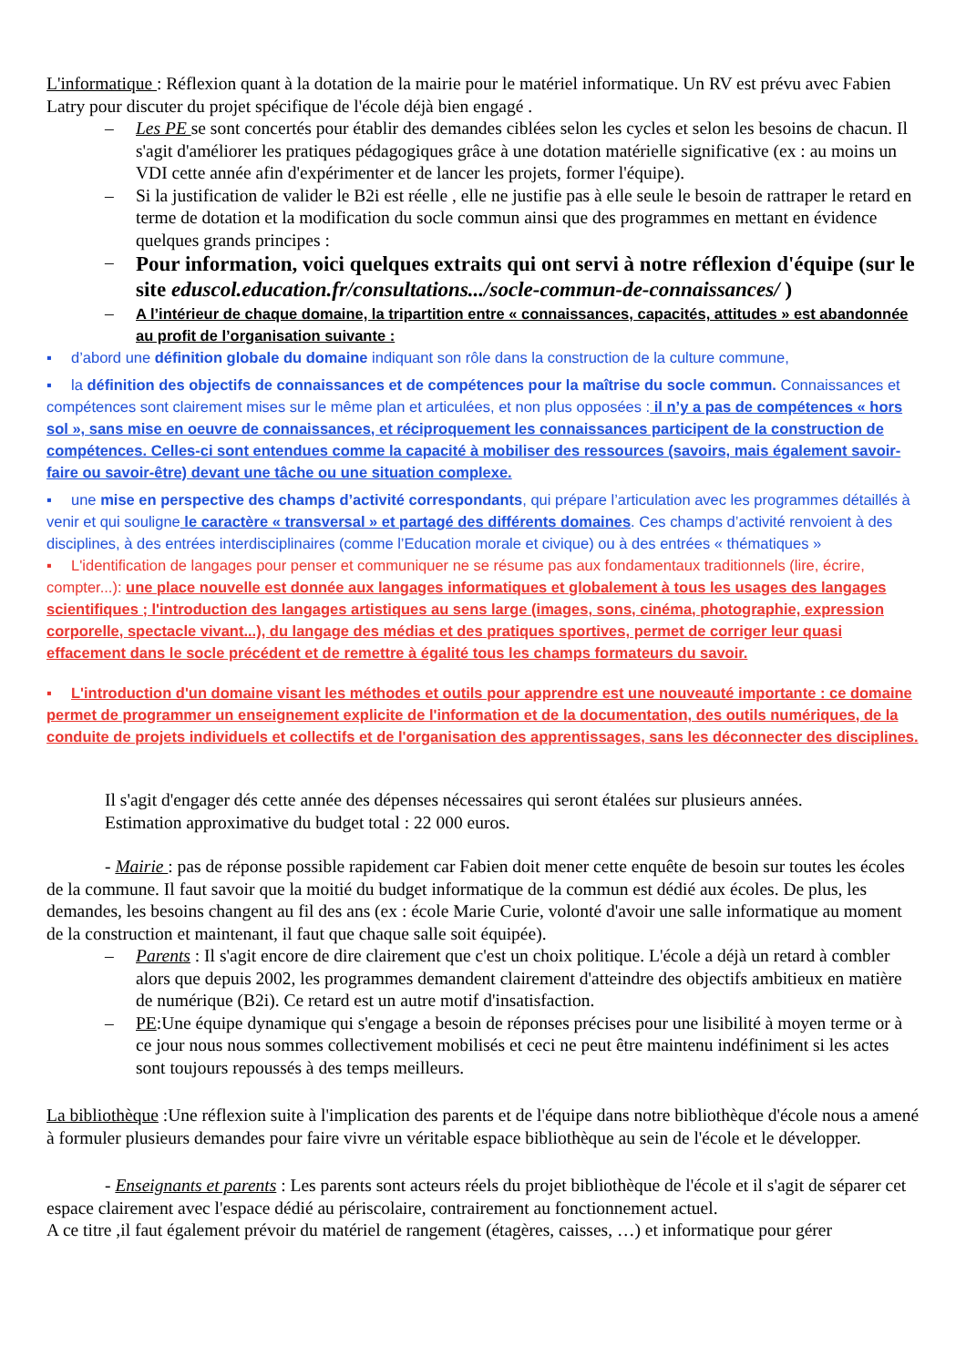L'informatique : Réflexion quant à la dotation de la mairie pour le matériel informatique. Un RV est prévu avec Fabien Latry pour discuter du projet spécifique de l'école déjà bien engagé .
– Les PE se sont concertés pour établir des demandes ciblées selon les cycles et selon les besoins de chacun. Il s'agit d'améliorer les pratiques pédagogiques grâce à une dotation matérielle significative (ex : au moins un VDI cette année afin d'expérimenter et de lancer les projets, former l'équipe).
– Si la justification de valider le B2i est réelle , elle ne justifie pas à elle seule le besoin de rattraper le retard en terme de dotation et la modification du socle commun ainsi que des programmes en mettant en évidence quelques grands principes :
–
Pour information, voici quelques extraits qui ont servi à notre réflexion d'équipe (sur le site eduscol.education.fr/consultations.../socle-commun-de-connaissances/ )
–
A l’intérieur de chaque domaine, la tripartition entre « connaissances, capacités, attitudes » est abandonnée au profit de l’organisation suivante :
▪ d’abord une définition globale du domaine indiquant son rôle dans la construction de la culture commune,
▪ la définition des objectifs de connaissances et de compétences pour la maîtrise du socle commun. Connaissances et compétences sont clairement mises sur le même plan et articulées, et non plus opposées : il n’y a pas de compétences « hors sol », sans mise en oeuvre de connaissances, et réciproquement les connaissances participent de la construction de compétences. Celles-ci sont entendues comme la capacité à mobiliser des ressources (savoirs, mais également savoir-faire ou savoir-être) devant une tâche ou une situation complexe.
▪ une mise en perspective des champs d’activité correspondants, qui prépare l’articulation avec les programmes détaillés à venir et qui souligne le caractère « transversal » et partagé des différents domaines. Ces champs d’activité renvoient à des disciplines, à des entrées interdisciplinaires (comme l’Education morale et civique) ou à des entrées « thématiques »
▪ L'identification de langages pour penser et communiquer ne se résume pas aux fondamentaux traditionnels (lire, écrire, compter...): une place nouvelle est donnée aux langages informatiques et globalement à tous les usages des langages scientifiques ; l'introduction des langages artistiques au sens large (images, sons, cinéma, photographie, expression corporelle, spectacle vivant...), du langage des médias et des pratiques sportives, permet de corriger leur quasi effacement dans le socle précédent et de remettre à égalité tous les champs formateurs du savoir.
▪ L'introduction d'un domaine visant les méthodes et outils pour apprendre est une nouveauté importante : ce domaine permet de programmer un enseignement explicite de l'information et de la documentation, des outils numériques, de la conduite de projets individuels et collectifs et de l'organisation des apprentissages, sans les déconnecter des disciplines.
Il s'agit d'engager dés cette année des dépenses nécessaires qui seront étalées sur plusieurs années.
Estimation approximative du budget total : 22 000 euros.
- Mairie : pas de réponse possible rapidement car Fabien doit mener cette enquête de besoin sur toutes les écoles de la commune. Il faut savoir que la moitié du budget informatique de la commun est dédié aux écoles. De plus, les demandes, les besoins changent au fil des ans (ex : école Marie Curie, volonté d'avoir une salle informatique au moment de la construction et maintenant, il faut que chaque salle soit équipée).
– Parents : Il s'agit encore de dire clairement que c'est un choix politique. L'école a déjà un retard à combler alors que depuis 2002, les programmes demandent clairement d'atteindre des objectifs ambitieux en matière de numérique (B2i). Ce retard est un autre motif d'insatisfaction.
– PE:Une équipe dynamique qui s'engage a besoin de réponses précises pour une lisibilité à moyen terme or à ce jour nous nous sommes collectivement mobilisés et ceci ne peut être maintenu indéfiniment si les actes sont toujours repoussés à des temps meilleurs.
La bibliothèque :Une réflexion suite à l'implication des parents et de l'équipe dans notre bibliothèque d'école nous a amené à formuler plusieurs demandes pour faire vivre un véritable espace bibliothèque au sein de l'école et le développer.
- Enseignants et parents : Les parents sont acteurs réels du projet bibliothèque de l'école et il s'agit de séparer cet espace clairement avec l'espace dédié au périscolaire, contrairement au fonctionnement actuel.
A ce titre ,il faut également prévoir du matériel de rangement (étagères, caisses, …) et informatique pour gérer